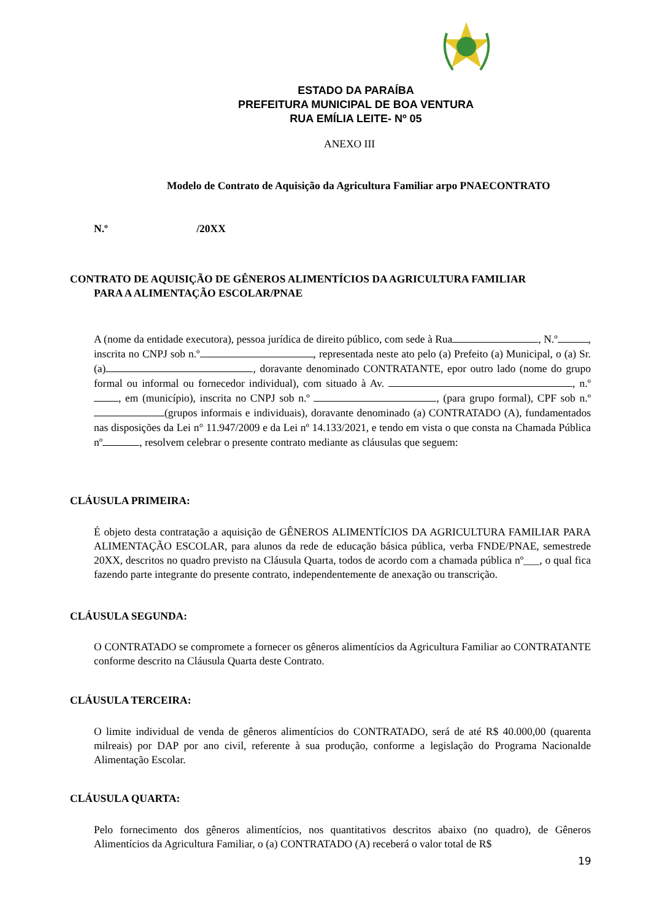ESTADO DA PARAÍBA
PREFEITURA MUNICIPAL DE BOA VENTURA
RUA EMÍLIA LEITE- Nº 05
ANEXO III
Modelo de Contrato de Aquisição da Agricultura Familiar arpo PNAECONTRATO
N.º /20XX
CONTRATO DE AQUISIÇÃO DE GÊNEROS ALIMENTÍCIOS DA AGRICULTURA FAMILIAR
PARA A ALIMENTAÇÃO ESCOLAR/PNAE
A (nome da entidade executora), pessoa jurídica de direito público, com sede à Rua , N.º , inscrita no CNPJ sob n.º , representada neste ato pelo (a) Prefeito (a) Municipal, o (a) Sr. (a) , doravante denominado CONTRATANTE, epor outro lado (nome do grupo formal ou informal ou fornecedor individual), com situado à Av. , n.º , em (município), inscrita no CNPJ sob n.º , (para grupo formal), CPF sob n.º (grupos informais e individuais), doravante denominado (a) CONTRATADO (A), fundamentados nas disposições da Lei n° 11.947/2009 e da Lei nº 14.133/2021, e tendo em vista o que consta na Chamada Pública nº , resolvem celebrar o presente contrato mediante as cláusulas que seguem:
CLÁUSULA PRIMEIRA:
É objeto desta contratação a aquisição de GÊNEROS ALIMENTÍCIOS DA AGRICULTURA FAMILIAR PARA ALIMENTAÇÃO ESCOLAR, para alunos da rede de educação básica pública, verba FNDE/PNAE, semestrede 20XX, descritos no quadro previsto na Cláusula Quarta, todos de acordo com a chamada pública nº___, o qual fica fazendo parte integrante do presente contrato, independentemente de anexação ou transcrição.
CLÁUSULA SEGUNDA:
O CONTRATADO se compromete a fornecer os gêneros alimentícios da Agricultura Familiar ao CONTRATANTE conforme descrito na Cláusula Quarta deste Contrato.
CLÁUSULA TERCEIRA:
O limite individual de venda de gêneros alimentícios do CONTRATADO, será de até R$ 40.000,00 (quarenta milreais) por DAP por ano civil, referente à sua produção, conforme a legislação do Programa Nacionalde Alimentação Escolar.
CLÁUSULA QUARTA:
Pelo fornecimento dos gêneros alimentícios, nos quantitativos descritos abaixo (no quadro), de Gêneros Alimentícios da Agricultura Familiar, o (a) CONTRATADO (A) receberá o valor total de R$
19